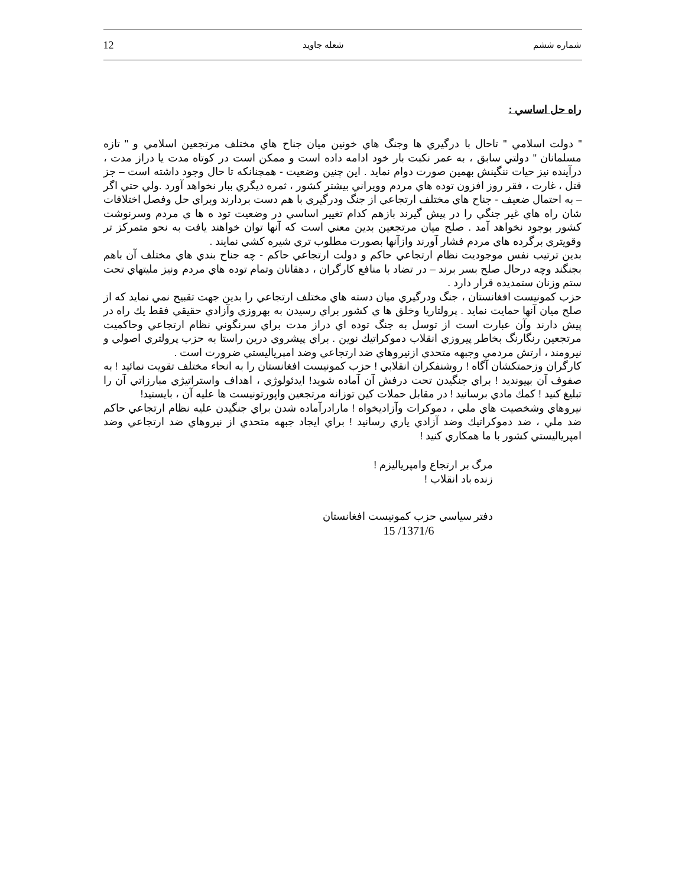شماره ششم شعله جاويد 12
راه حل اساسي :
" دولت اسلامي " تاحال با درگيري ها وجنگ هاي خونين ميان جناح هاي مختلف مرتجعين اسلامي و " تازه مسلمانان " دولتي سابق ، به عمر نكبت بار خود ادامه داده است و ممكن است در كوتاه مدت يا دراز مدت ، درآينده نيز حيات ننگينش بهمين صورت دوام نمايد . اين چنين وضعيت - همچنانكه تا حال وجود داشته است – جز قتل ، غارت ، فقر روز افزون توده هاي مردم وويراني بيشتر كشور ، ثمره ديگري ببار نخواهد آورد .ولي حتي اگر – به احتمال ضعيف - جناح هاي مختلف ارتجاعي از جنگ ودرگيري با هم دست بردارند وبراي حل وفصل اختلافات شان راه هاي غير جنگي را در پيش گيرند بازهم كدام تغيير اساسي در وضعيت تود ه ها ي مردم وسرنوشت كشور بوجود نخواهد آمد . صلح ميان مرتجعين بدين معني است كه آنها توان خواهند يافت به نحو متمركز تر وقويتري برگرده هاي مردم فشار آورند وازآنها بصورت مطلوب تري شيره كشي نمايند .
بدين ترتيب نفس موجوديت نظام ارتجاعي حاكم و دولت ارتجاعي حاكم - چه جناح بندي هاي مختلف آن باهم بجنگند وچه درحال صلح بسر برند – در تضاد با منافع كارگران ، دهقانان وتمام توده هاي مردم ونيز مليتهاي تحت ستم وزنان ستمديده قرار دارد .
حزب كمونيست افغانستان ، جنگ ودرگيري ميان دسته هاي مختلف ارتجاعي را بدين جهت تقبيح نمي نمايد كه از صلح ميان آنها حمايت نمايد . پرولتاريا وخلق ها ي كشور براي رسيدن به بهروزي وآزادي حقيقي فقط يك راه در پيش دارند وآن عبارت است از توسل به جنگ توده اي دراز مدت براي سرنگوني نظام ارتجاعي وحاكميت مرتجعين رنگارنگ بخاطر پيروزي انقلاب دموكراتيك نوين . براي پيشروي درين راستا به حزب پرولتري اصولي و نيرومند ، ارتش مردمي وجبهه متحدي ازنيروهاي ضد ارتجاعي وضد امپرياليستي ضرورت است .
كارگران وزحمتكشان آگاه ! روشنفكران انقلابي ! حزب كمونيست افغانستان را به انحاء مختلف تقويت نمائيد ! به صفوف آن بپيونديد ! براي جنگيدن تحت درفش آن آماده شويد! ايدئولوژي ، اهداف واستراتيژي مبارزاتي آن را تبليغ كنيد ! كمك مادي برسانيد ! در مقابل حملات كين توزانه مرتجعين واپورتونيست ها عليه آن ، بايستيد!
نيروهاي وشخصيت هاي ملي ، دموكرات وآزاديخواه ! مارادرآماده شدن براي جنگيدن عليه نظام ارتجاعي حاكم ضد ملي ، ضد دموكراتيك وضد آزادي ياري رسانيد ! براي ايجاد جبهه متحدي از نيروهاي ضد ارتجاعي وضد امپرياليستي كشور با ما همكاري كنيد !
مرگ بر ارتجاع وامپرياليزم !
زنده باد انقلاب !
دفتر سياسي حزب كمونيست افغانستان
1371/6/ 15